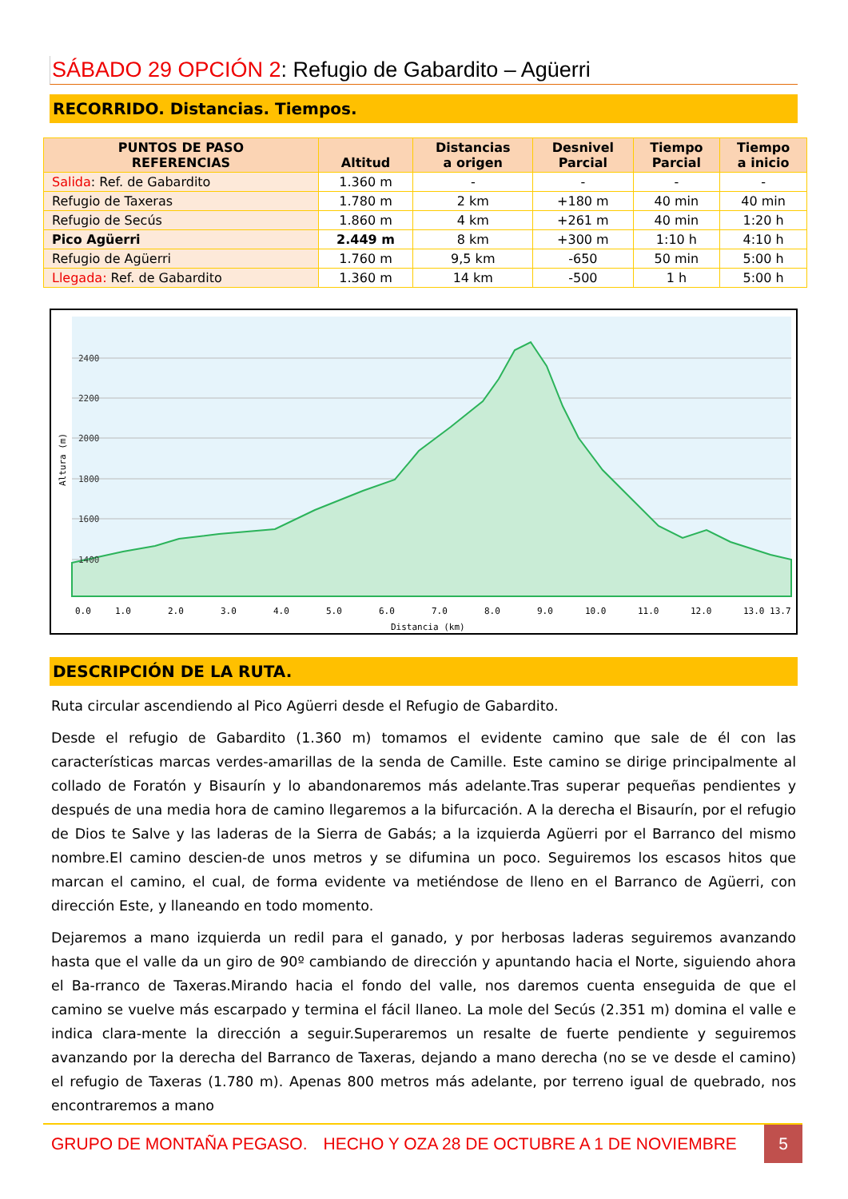SÁBADO 29 OPCIÓN 2: Refugio de Gabardito – Agüerri
RECORRIDO. Distancias. Tiempos.
| PUNTOS DE PASO REFERENCIAS | Altitud | Distancias a origen | Desnivel Parcial | Tiempo Parcial | Tiempo a inicio |
| --- | --- | --- | --- | --- | --- |
| Salida : Ref. de Gabardito | 1.360 m | - | - | - | - |
| Refugio de Taxeras | 1.780 m | 2 km | +180 m | 40 min | 40 min |
| Refugio de Secús | 1.860 m | 4 km | +261 m | 40 min | 1:20 h |
| Pico Agüerri | 2.449 m | 8 km | +300 m | 1:10 h | 4:10 h |
| Refugio de Agüerri | 1.760 m | 9,5 km | -650 | 50 min | 5:00 h |
| Llegada: Ref. de Gabardito | 1.360 m | 14 km | -500 | 1 h | 5:00 h |
2400
2200
2000
1800
1600
1400
0.0
1.0
2.0
3.0
4.0
5.0
6.0
7.0
8.0
9.0
10.0
11.0
12.0
13.0 13.7
Distancia (km)
Altura (m)
DESCRIPCIÓN DE LA RUTA.
Ruta circular ascendiendo al Pico Agüerri desde el Refugio de Gabardito.
Desde el refugio de Gabardito (1.360 m) tomamos el evidente camino que sale de él con las características marcas verdes-amarillas de la senda de Camille. Este camino se dirige principalmente al collado de Foratón y Bisaurín y lo abandonaremos más adelante.Tras superar pequeñas pendientes y después de una media hora de camino llegaremos a la bifurcación. A la derecha el Bisaurín, por el refugio de Dios te Salve y las laderas de la Sierra de Gabás; a la izquierda Agüerri por el Barranco del mismo nombre.El camino descien-de unos metros y se difumina un poco. Seguiremos los escasos hitos que marcan el camino, el cual, de forma evidente va metiéndose de lleno en el Barranco de Agüerri, con dirección Este, y llaneando en todo momento.
Dejaremos a mano izquierda un redil para el ganado, y por herbosas laderas seguiremos avanzando hasta que el valle da un giro de 90º cambiando de dirección y apuntando hacia el Norte, siguiendo ahora el Ba-rranco de Taxeras.Mirando hacia el fondo del valle, nos daremos cuenta enseguida de que el camino se vuelve más escarpado y termina el fácil llaneo. La mole del Secús (2.351 m) domina el valle e indica clara-mente la dirección a seguir.Superaremos un resalte de fuerte pendiente y seguiremos avanzando por la derecha del Barranco de Taxeras, dejando a mano derecha (no se ve desde el camino) el refugio de Taxeras (1.780 m). Apenas 800 metros más adelante, por terreno igual de quebrado, nos encontraremos a mano
GRUPO DE MONTAÑA PEGASO. HECHO Y OZA 28 DE OCTUBRE A 1 DE NOVIEMBRE 5